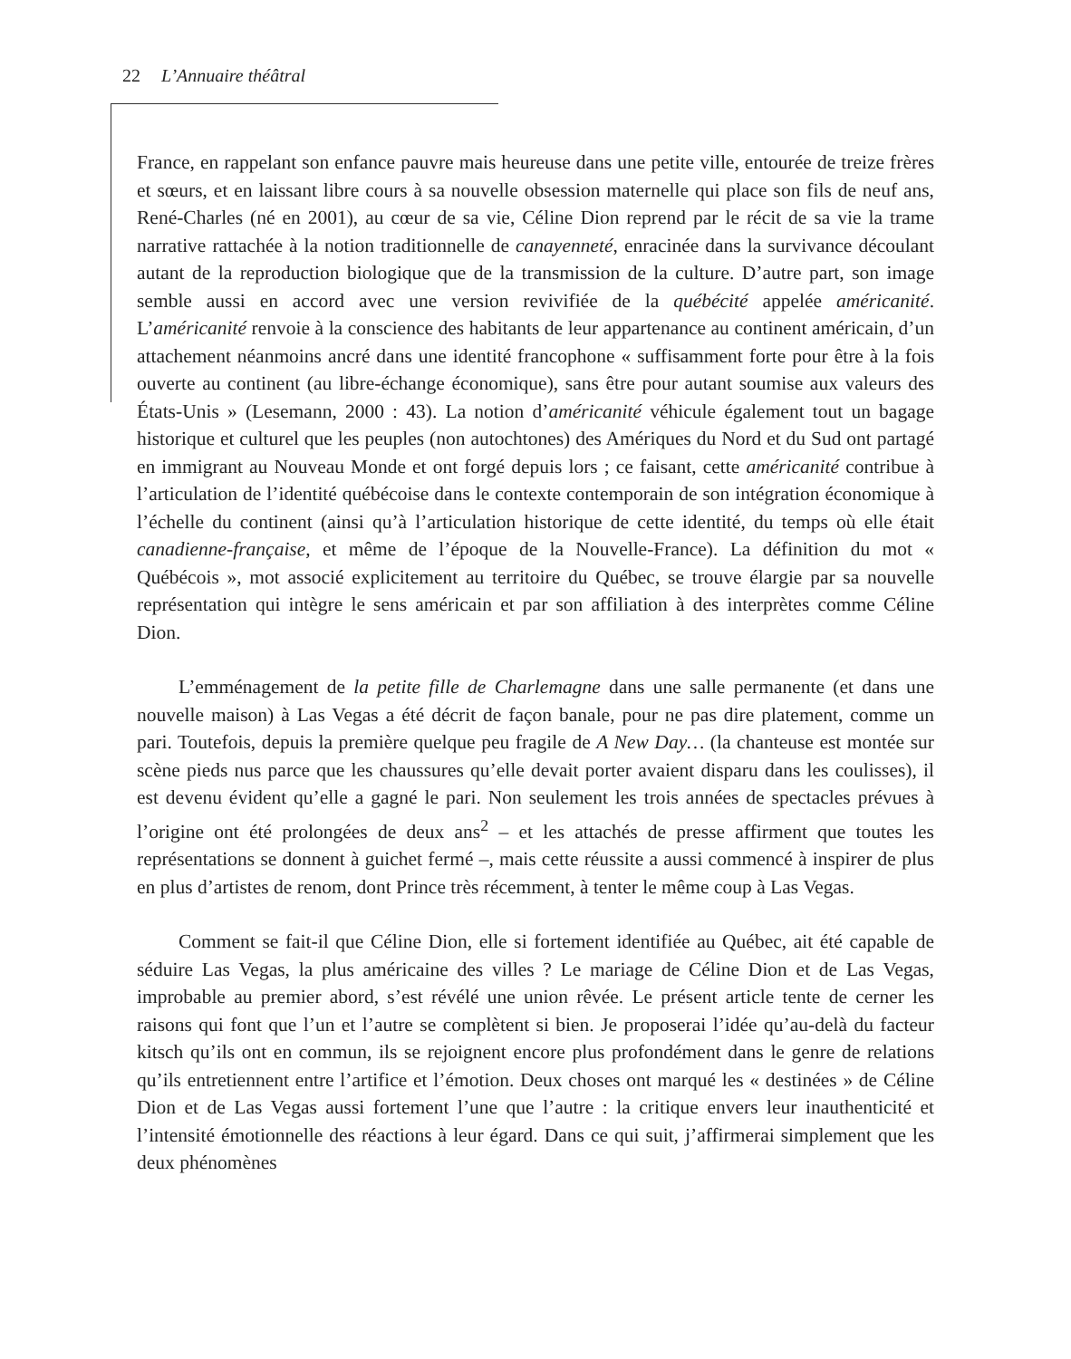22 L’Annuaire théâtral
France, en rappelant son enfance pauvre mais heureuse dans une petite ville, entourée de treize frères et sœurs, et en laissant libre cours à sa nouvelle obsession maternelle qui place son fils de neuf ans, René-Charles (né en 2001), au cœur de sa vie, Céline Dion reprend par le récit de sa vie la trame narrative rattachée à la notion traditionnelle de canayenneté, enracinée dans la survivance découlant autant de la reproduction biologique que de la transmission de la culture. D’autre part, son image semble aussi en accord avec une version revivifiée de la québécité appelée américanité. L’américanité renvoie à la conscience des habitants de leur appartenance au continent américain, d’un attachement néanmoins ancré dans une identité francophone « suffisamment forte pour être à la fois ouverte au continent (au libre-échange économique), sans être pour autant soumise aux valeurs des États-Unis » (Lesemann, 2000 : 43). La notion d’américanité véhicule également tout un bagage historique et culturel que les peuples (non autochtones) des Amériques du Nord et du Sud ont partagé en immigrant au Nouveau Monde et ont forgé depuis lors ; ce faisant, cette américanité contribue à l’articulation de l’identité québécoise dans le contexte contemporain de son intégration économique à l’échelle du continent (ainsi qu’à l’articulation historique de cette identité, du temps où elle était canadienne-française, et même de l’époque de la Nouvelle-France). La définition du mot « Québécois », mot associé explicitement au territoire du Québec, se trouve élargie par sa nouvelle représentation qui intègre le sens américain et par son affiliation à des interprètes comme Céline Dion.
L’emménagement de la petite fille de Charlemagne dans une salle permanente (et dans une nouvelle maison) à Las Vegas a été décrit de façon banale, pour ne pas dire platement, comme un pari. Toutefois, depuis la première quelque peu fragile de A New Day… (la chanteuse est montée sur scène pieds nus parce que les chaussures qu’elle devait porter avaient disparu dans les coulisses), il est devenu évident qu’elle a gagné le pari. Non seulement les trois années de spectacles prévues à l’origine ont été prolongées de deux ans<sup>2</sup> – et les attachés de presse affirment que toutes les représentations se donnent à guichet fermé –, mais cette réussite a aussi commencé à inspirer de plus en plus d’artistes de renom, dont Prince très récemment, à tenter le même coup à Las Vegas.
Comment se fait-il que Céline Dion, elle si fortement identifiée au Québec, ait été capable de séduire Las Vegas, la plus américaine des villes ? Le mariage de Céline Dion et de Las Vegas, improbable au premier abord, s’est révélé une union rêvée. Le présent article tente de cerner les raisons qui font que l’un et l’autre se complètent si bien. Je proposerai l’idée qu’au-delà du facteur kitsch qu’ils ont en commun, ils se rejoignent encore plus profondément dans le genre de relations qu’ils entretiennent entre l’artifice et l’émotion. Deux choses ont marqué les « destinées » de Céline Dion et de Las Vegas aussi fortement l’une que l’autre : la critique envers leur inauthenticité et l’intensité émotionnelle des réactions à leur égard. Dans ce qui suit, j’affirmerai simplement que les deux phénomènes